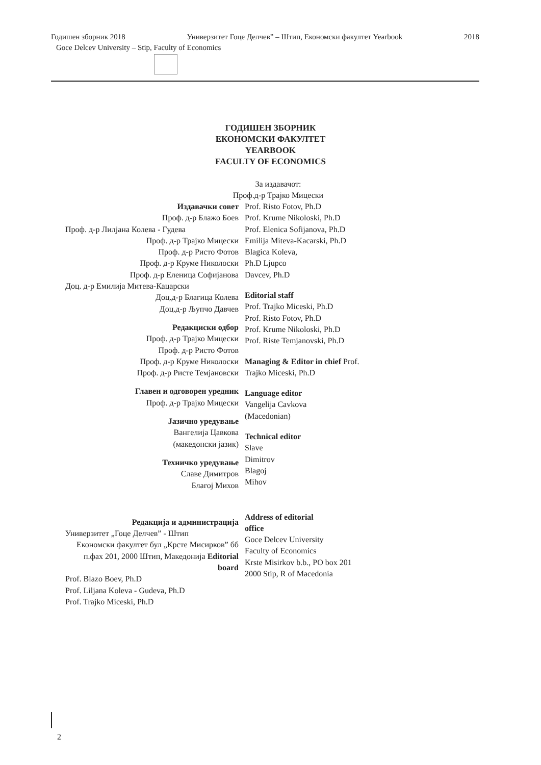Годишен зборник 2018 Универзитет Гоце Делчев” – Штип, Економски факултет Yearbook 2018
Goce Delcev University – Stip, Faculty of Economics
ГОДИШЕН ЗБОРНИК
ЕКОНОМСКИ ФАКУЛТЕТ
YEARBOOK
FACULTY OF ECONOMICS
За издавачот:
Проф.д-р Трајко Мицески
Издавачки совет
Проф. д-р Блажо Боев
Проф. д-р Лилјана Колева - Гудева
Проф. д-р Трајко Мицески
Проф. д-р Ристо Фотов
Проф. д-р Круме Николоски
Проф. д-р Еленица Софијанова
Доц. д-р Емилија Митева-Кацарски
Доц.д-р Благица Колева
Доц.д-р Љупчо Давчев
Редакциски одбор
Проф. д-р Трајко Мицески
Проф. д-р Ристо Фотов
Проф. д-р Круме Николоски
Проф. д-р Ристе Темјановски
Главен и одговорен уредник
Проф. д-р Трајко Мицески
Јазично уредување
Вангелија Цавкова
(македонски јазик)
Техничко уредување
Славе Димитров
Благој Михов
Редакција и администрација
Универзитет „Гоце Делчев” - Штип
Економски факултет бул „Крсте Мисирков” бб п.фах 201, 2000 Штип, Македонија Editorial board
Prof. Blazo Boev, Ph.D
Prof. Liljana Koleva - Gudeva, Ph.D
Prof. Trajko Miceski, Ph.D
Prof. Risto Fotov, Ph.D
Prof. Krume Nikoloski, Ph.D
Prof. Elenica Sofijanova, Ph.D
Emilija Miteva-Kacarski, Ph.D
Blagica Koleva,
Ph.D Ljupco
Davcev, Ph.D
Editorial staff
Prof. Trajko Miceski, Ph.D
Prof. Risto Fotov, Ph.D
Prof. Krume Nikoloski, Ph.D
Prof. Riste Temjanovski, Ph.D
Managing & Editor in chief Prof. Trajko Miceski, Ph.D
Language editor
Vangelija Cavkova
(Macedonian)
Technical editor
Slave
Dimitrov
Blagoj
Mihov
Address of editorial
office
Goce Delcev University
Faculty of Economics
Krste Misirkov b.b., PO box 201
2000 Stip, R of Macedonia
2